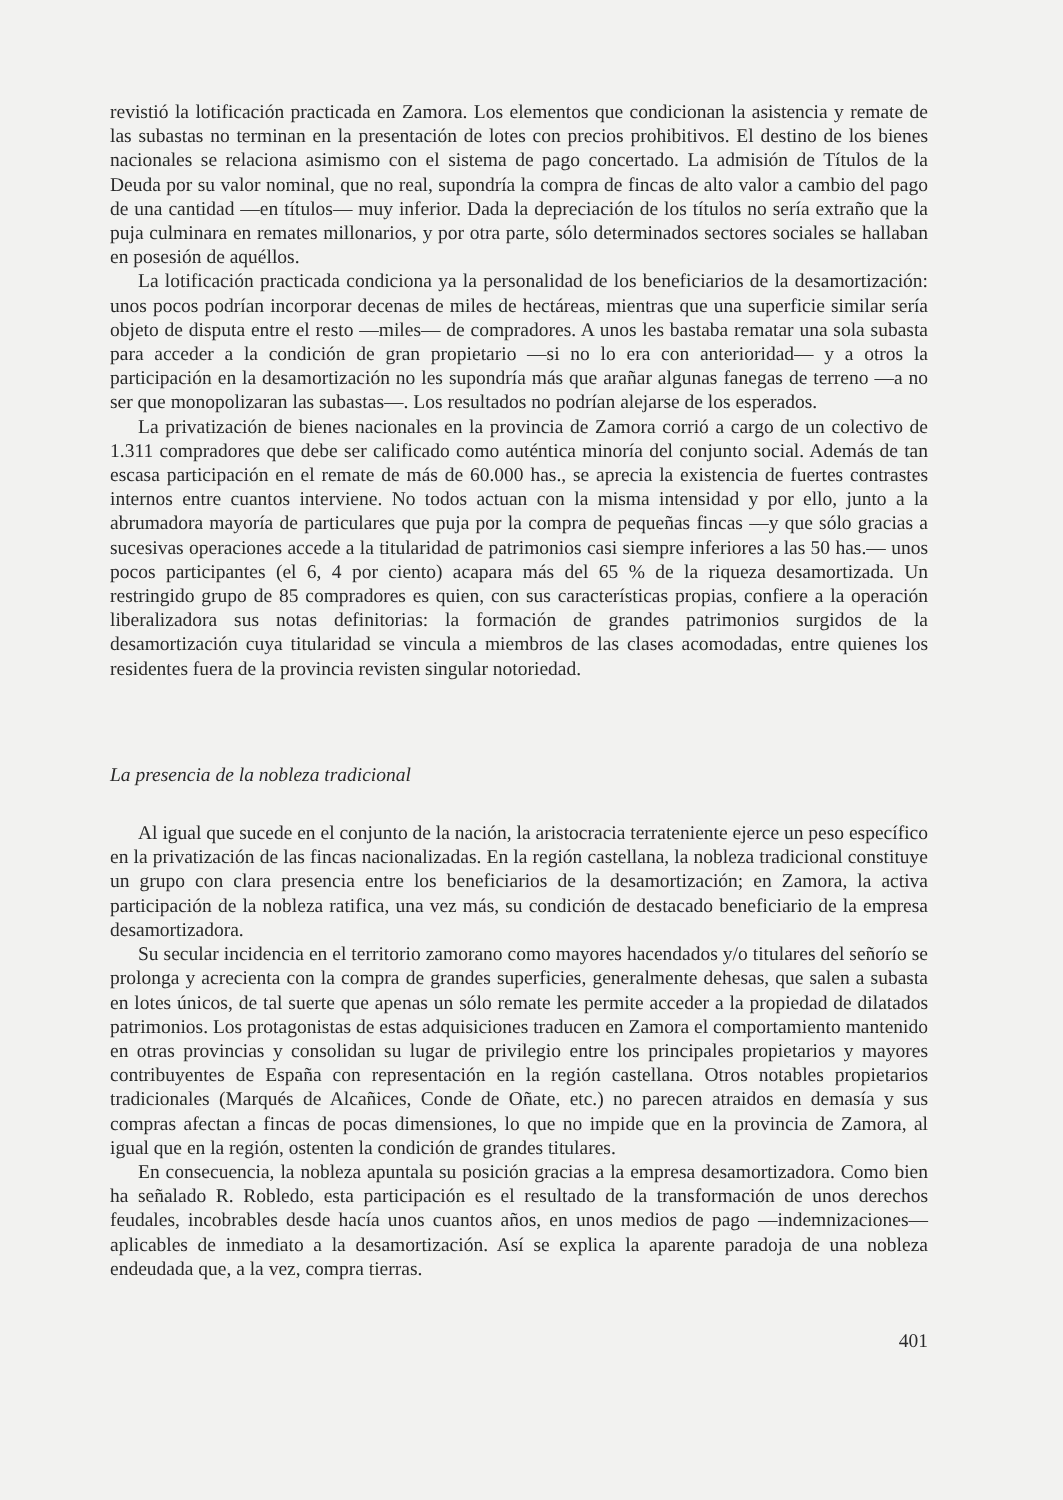revistió la lotificación practicada en Zamora. Los elementos que condicionan la asistencia y remate de las subastas no terminan en la presentación de lotes con precios prohibitivos. El destino de los bienes nacionales se relaciona asimismo con el sistema de pago concertado. La admisión de Títulos de la Deuda por su valor nominal, que no real, supondría la compra de fincas de alto valor a cambio del pago de una cantidad —en títulos— muy inferior. Dada la depreciación de los títulos no sería extraño que la puja culminara en remates millonarios, y por otra parte, sólo determinados sectores sociales se hallaban en posesión de aquéllos.
La lotificación practicada condiciona ya la personalidad de los beneficiarios de la desamortización: unos pocos podrían incorporar decenas de miles de hectáreas, mientras que una superficie similar sería objeto de disputa entre el resto —miles— de compradores. A unos les bastaba rematar una sola subasta para acceder a la condición de gran propietario —si no lo era con anterioridad— y a otros la participación en la desamortización no les supondría más que arañar algunas fanegas de terreno —a no ser que monopolizaran las subastas—. Los resultados no podrían alejarse de los esperados.
La privatización de bienes nacionales en la provincia de Zamora corrió a cargo de un colectivo de 1.311 compradores que debe ser calificado como auténtica minoría del conjunto social. Además de tan escasa participación en el remate de más de 60.000 has., se aprecia la existencia de fuertes contrastes internos entre cuantos interviene. No todos actuan con la misma intensidad y por ello, junto a la abrumadora mayoría de particulares que puja por la compra de pequeñas fincas —y que sólo gracias a sucesivas operaciones accede a la titularidad de patrimonios casi siempre inferiores a las 50 has.— unos pocos participantes (el 6, 4 por ciento) acapara más del 65 % de la riqueza desamortizada. Un restringido grupo de 85 compradores es quien, con sus características propias, confiere a la operación liberalizadora sus notas definitorias: la formación de grandes patrimonios surgidos de la desamortización cuya titularidad se vincula a miembros de las clases acomodadas, entre quienes los residentes fuera de la provincia revisten singular notoriedad.
La presencia de la nobleza tradicional
Al igual que sucede en el conjunto de la nación, la aristocracia terrateniente ejerce un peso específico en la privatización de las fincas nacionalizadas. En la región castellana, la nobleza tradicional constituye un grupo con clara presencia entre los beneficiarios de la desamortización; en Zamora, la activa participación de la nobleza ratifica, una vez más, su condición de destacado beneficiario de la empresa desamortizadora.
Su secular incidencia en el territorio zamorano como mayores hacendados y/o titulares del señorío se prolonga y acrecienta con la compra de grandes superficies, generalmente dehesas, que salen a subasta en lotes únicos, de tal suerte que apenas un sólo remate les permite acceder a la propiedad de dilatados patrimonios. Los protagonistas de estas adquisiciones traducen en Zamora el comportamiento mantenido en otras provincias y consolidan su lugar de privilegio entre los principales propietarios y mayores contribuyentes de España con representación en la región castellana. Otros notables propietarios tradicionales (Marqués de Alcañices, Conde de Oñate, etc.) no parecen atraidos en demasía y sus compras afectan a fincas de pocas dimensiones, lo que no impide que en la provincia de Zamora, al igual que en la región, ostenten la condición de grandes titulares.
En consecuencia, la nobleza apuntala su posición gracias a la empresa desamortizadora. Como bien ha señalado R. Robledo, esta participación es el resultado de la transformación de unos derechos feudales, incobrables desde hacía unos cuantos años, en unos medios de pago —indemnizaciones— aplicables de inmediato a la desamortización. Así se explica la aparente paradoja de una nobleza endeudada que, a la vez, compra tierras.
401